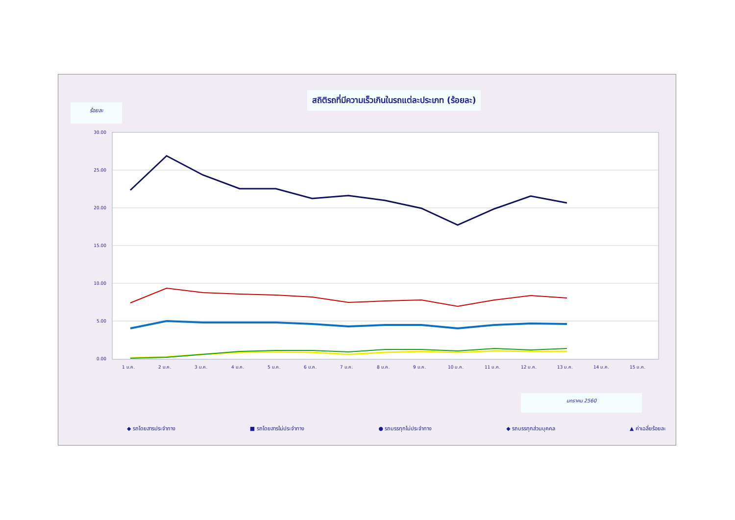สถิติรถที่มีความเร็วเกินในรถแต่ละประเภท (ร้อยละ)
ร้อยละ
30.00
25.00
20.00
15.00
10.00
5.00
0.00
1 ม.ค.
2 ม.ค.
3 ม.ค.
4 ม.ค.
5 ม.ค.
6 ม.ค.
7 ม.ค.
8 ม.ค.
9 ม.ค.
10 ม.ค.
11 ม.ค.
12 ม.ค.
13 ม.ค.
14 ม.ค.
15 ม.ค.
มกราคม 2560
◆ รถโดยสารประจำทาง ■ รถโดยสารไม่ประจำทาง ● รถบรรทุกไม่ประจำทาง ◆ รถบรรทุกส่วนบุคคล ▲ ค่าเฉลี่ยร้อยละ